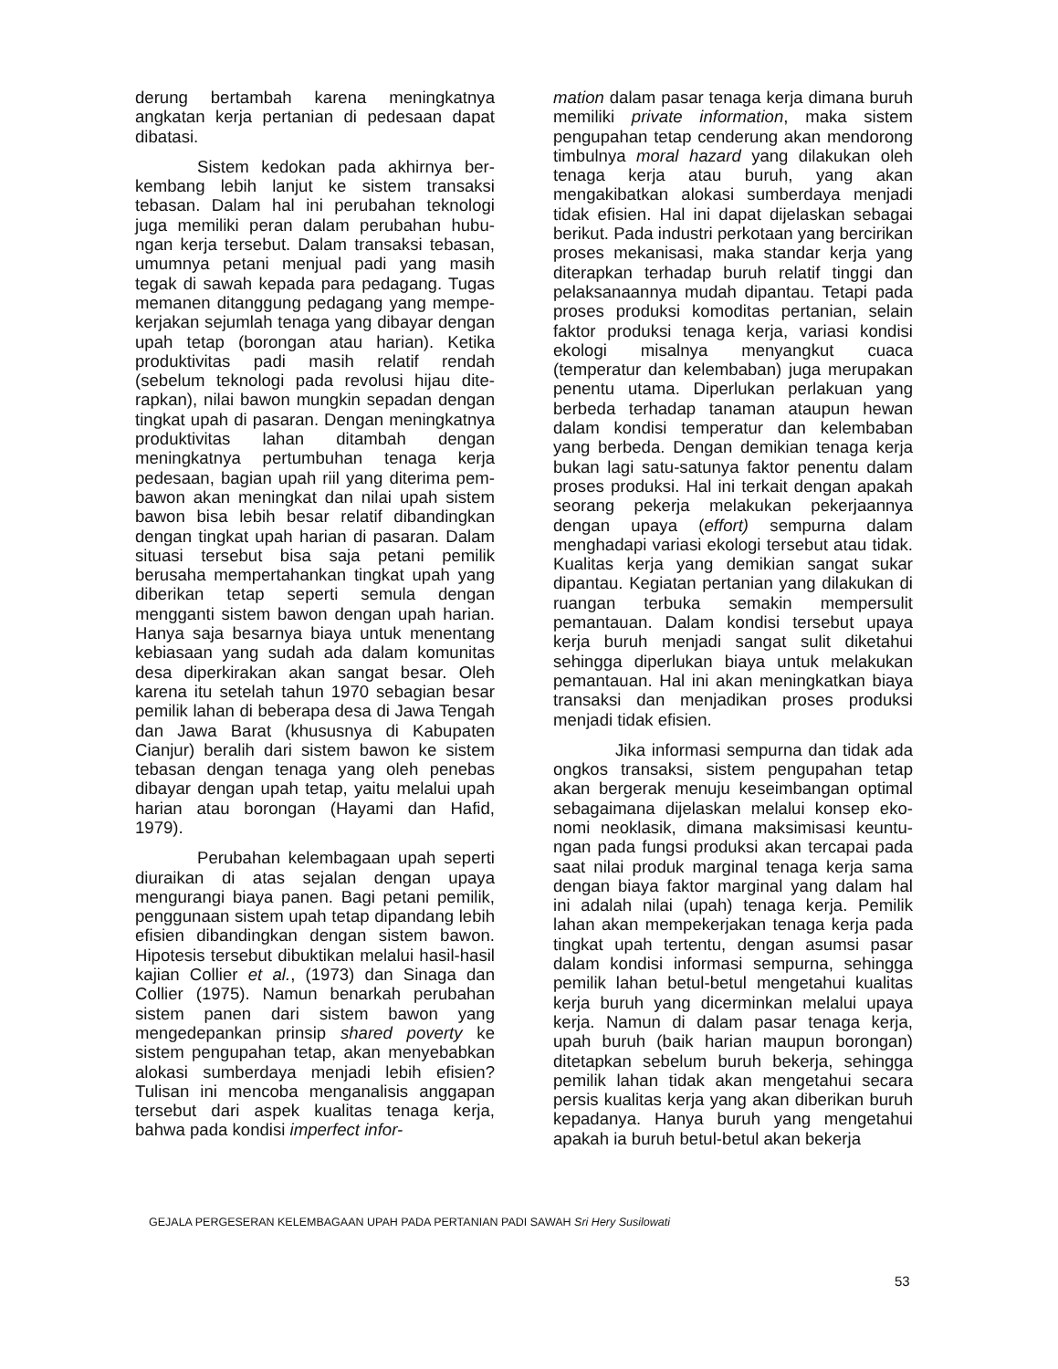derung bertambah karena meningkatnya angkatan kerja pertanian di pedesaan dapat dibatasi.
Sistem kedokan pada akhirnya ber­kembang lebih lanjut ke sistem transaksi tebasan. Dalam hal ini perubahan teknologi juga memiliki peran dalam perubahan hubu­ngan kerja tersebut. Dalam transaksi tebasan, umumnya petani menjual padi yang masih tegak di sawah kepada para pedagang. Tugas memanen ditanggung pedagang yang mempe­kerjakan sejumlah tenaga yang dibayar de­ngan upah tetap (borongan atau harian). Ketika produktivitas padi masih relatif rendah (sebelum teknologi pada revolusi hijau dite­rapkan), nilai bawon mungkin sepadan dengan tingkat upah di pasaran. Dengan meningkat­nya produktivitas lahan ditambah dengan meningkatnya pertumbuhan tenaga kerja pedesaan, bagian upah riil yang diterima pem­bawon akan meningkat dan nilai upah sistem bawon bisa lebih besar relatif dibandingkan dengan tingkat upah harian di pasaran. Dalam situasi tersebut bisa saja petani pemilik berusaha mempertahankan tingkat upah yang diberikan tetap seperti semula dengan mengganti sistem bawon dengan upah harian. Hanya saja besarnya biaya untuk menentang kebiasaan yang sudah ada dalam komunitas desa diperkirakan akan sangat besar. Oleh karena itu setelah tahun 1970 sebagian besar pemilik lahan di beberapa desa di Jawa Tengah dan Jawa Barat (khususnya di Kabupaten Cianjur) beralih dari sistem bawon ke sistem tebasan dengan tenaga yang oleh penebas dibayar dengan upah tetap, yaitu melalui upah harian atau borongan (Hayami dan Hafid, 1979).
Perubahan kelembagaan upah se­perti diuraikan di atas sejalan dengan upaya mengurangi biaya panen. Bagi petani pemilik, penggunaan sistem upah tetap dipandang lebih efisien dibandingkan dengan sistem bawon. Hipotesis tersebut dibuktikan melalui hasil-hasil kajian Collier et al., (1973) dan Sinaga dan Collier (1975). Namun benarkah perubahan sistem panen dari sistem bawon yang mengedepankan prinsip shared poverty ke sistem pengupahan tetap, akan menye­babkan alokasi sumberdaya menjadi lebih efisien? Tulisan ini mencoba menganalisis anggapan tersebut dari aspek kualitas tenaga kerja, bahwa pada kondisi imperfect infor-
mation dalam pasar tenaga kerja dimana buruh memiliki private information, maka sistem pengupahan tetap cenderung akan mendorong timbulnya moral hazard yang dilakukan oleh tenaga kerja atau buruh, yang akan mengakibatkan alokasi sumberdaya menjadi tidak efisien. Hal ini dapat dijelaskan sebagai berikut. Pada industri perkotaan yang bercirikan proses mekanisasi, maka standar kerja yang diterapkan terhadap buruh relatif tinggi dan pelaksanaannya mudah dipantau. Tetapi pada proses produksi komoditas pertanian, selain faktor produksi tenaga kerja, variasi kondisi ekologi misalnya menyangkut cuaca (temperatur dan kelembaban) juga merupakan penentu utama. Diperlukan per­lakuan yang berbeda terhadap tanaman ataupun hewan dalam kondisi temperatur dan kelembaban yang berbeda. Dengan demikian tenaga kerja bukan lagi satu-satunya faktor penentu dalam proses produksi. Hal ini terkait dengan apakah seorang pekerja melakukan pekerjaannya dengan upaya (effort) sempurna dalam menghadapi variasi ekologi tersebut atau tidak. Kualitas kerja yang demikian sangat sukar dipantau. Kegiatan pertanian yang dilakukan di ruangan terbuka semakin mempersulit pemantauan. Dalam kondisi ter­sebut upaya kerja buruh menjadi sangat sulit diketahui sehingga diperlukan biaya untuk melakukan pemantauan. Hal ini akan mening­katkan biaya transaksi dan menjadikan proses produksi menjadi tidak efisien.
Jika informasi sempurna dan tidak ada ongkos transaksi, sistem pengupahan tetap akan bergerak menuju keseimbangan optimal sebagaimana dijelaskan melalui konsep eko­nomi neoklasik, dimana maksimisasi keuntu­ngan pada fungsi produksi akan tercapai pada saat nilai produk marginal tenaga kerja sama dengan biaya faktor marginal yang dalam hal ini adalah nilai (upah) tenaga kerja. Pemilik lahan akan mempekerjakan tenaga kerja pada tingkat upah tertentu, dengan asumsi pasar dalam kondisi informasi sempurna, sehingga pemilik lahan betul-betul mengetahui kualitas kerja buruh yang dicerminkan melalui upaya kerja. Namun di dalam pasar tenaga kerja, upah buruh (baik harian maupun borongan) ditetapkan sebelum buruh bekerja, sehingga pemilik lahan tidak akan mengetahui secara persis kualitas kerja yang akan diberikan buruh kepadanya. Hanya buruh yang mengetahui apakah ia buruh betul-betul akan bekerja
GEJALA PERGESERAN KELEMBAGAAN UPAH PADA PERTANIAN PADI SAWAH Sri Hery Susilowati
53